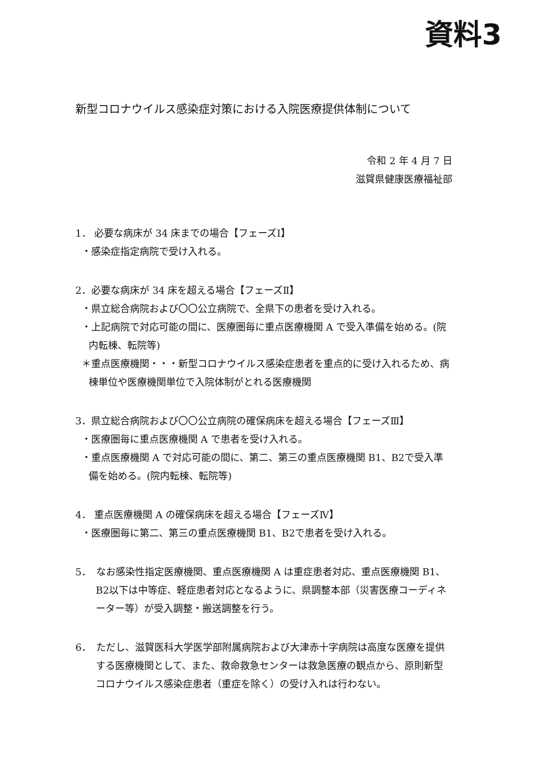資料3
新型コロナウイルス感染症対策における入院医療提供体制について
令和 2 年 4 月 7 日
滋賀県健康医療福祉部
1． 必要な病床が 34 床までの場合【フェーズⅠ】
・感染症指定病院で受け入れる。
2．必要な病床が 34 床を超える場合【フェーズⅡ】
・県立総合病院および〇〇公立病院で、全県下の患者を受け入れる。
・上記病院で対応可能の間に、医療圏毎に重点医療機関 A で受入準備を始める。(院内転棟、転院等)
＊重点医療機関・・・新型コロナウイルス感染症患者を重点的に受け入れるため、病棟単位や医療機関単位で入院体制がとれる医療機関
3．県立総合病院および〇〇公立病院の確保病床を超える場合【フェーズⅢ】
・医療圏毎に重点医療機関 A で患者を受け入れる。
・重点医療機関 A で対応可能の間に、第二、第三の重点医療機関 B1、B2で受入準備を始める。(院内転棟、転院等)
4． 重点医療機関 A の確保病床を超える場合【フェーズⅣ】
・医療圏毎に第二、第三の重点医療機関 B1、B2で患者を受け入れる。
5．　なお感染性指定医療機関、重点医療機関 A は重症患者対応、重点医療機関 B1、B2以下は中等症、軽症患者対応となるように、県調整本部（災害医療コーディネーター等）が受入調整・搬送調整を行う。
6．　ただし、滋賀医科大学医学部附属病院および大津赤十字病院は高度な医療を提供する医療機関として、また、救命救急センターは救急医療の観点から、原則新型コロナウイルス感染症患者（重症を除く）の受け入れは行わない。